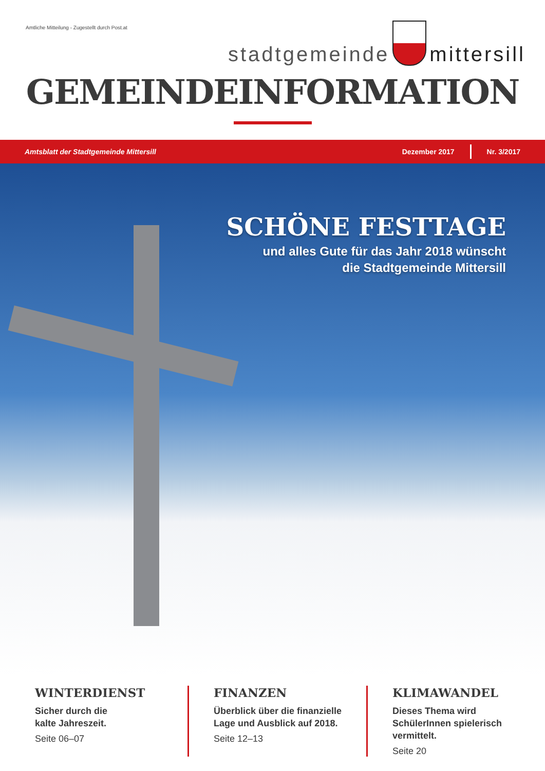Amtliche Mitteilung - Zugestellt durch Post.at
stadtgemeinde
mittersill
GEMEINDEINFORMATION
Amtsblatt der Stadtgemeinde Mittersill Dezember 2017 Nr. 3/2017
SCHÖNE FESTTAGE
und alles Gute für das Jahr 2018 wünscht
die Stadtgemeinde Mittersill
WINTERDIENST
Sicher durch die
kalte Jahreszeit.
Seite 06–07
FINANZEN
Überblick über die finanzielle Lage und Ausblick auf 2018.
Seite 12–13
KLIMAWANDEL
Dieses Thema wird SchülerInnen spielerisch vermittelt.
Seite 20